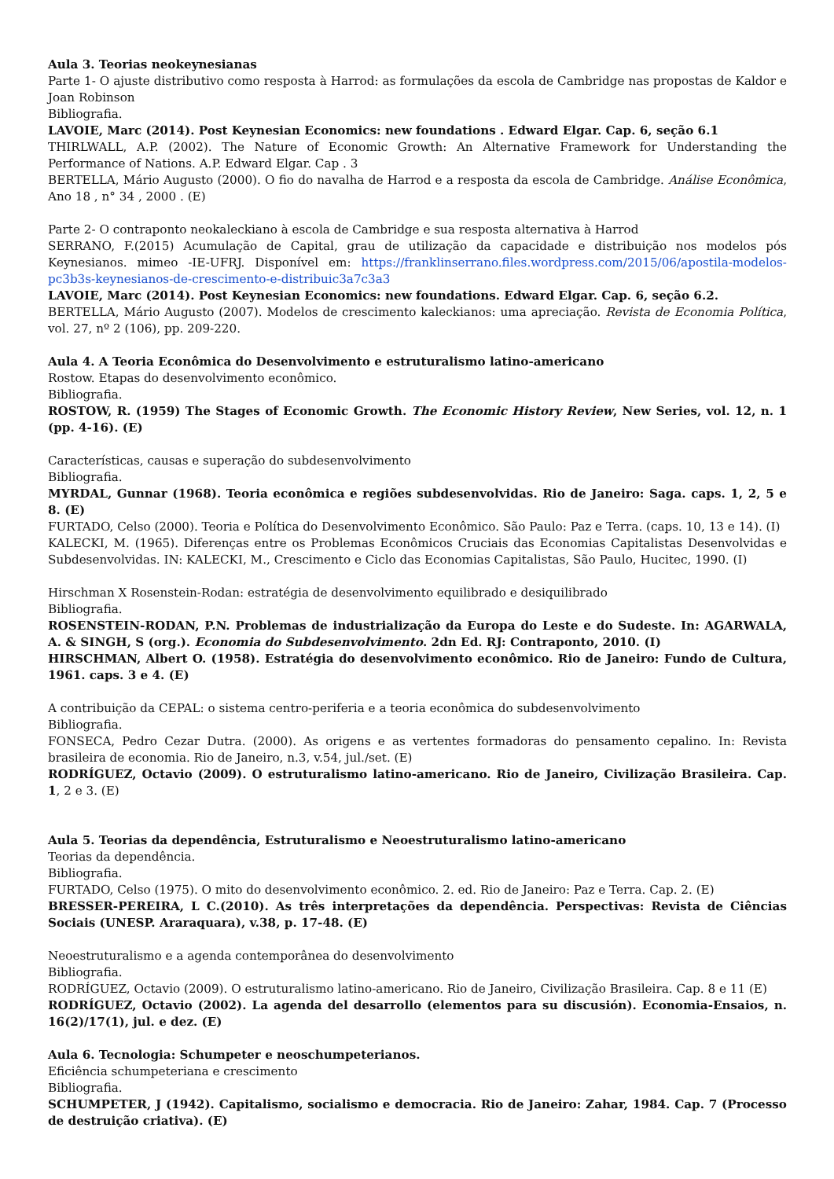Aula 3. Teorias neokeynesianas
Parte 1- O ajuste distributivo como resposta à Harrod: as formulações da escola de Cambridge nas propostas de Kaldor e Joan Robinson
Bibliografia.
LAVOIE, Marc (2014). Post Keynesian Economics: new foundations . Edward Elgar. Cap. 6, seção 6.1
THIRLWALL, A.P. (2002). The Nature of Economic Growth: An Alternative Framework for Understanding the Performance of Nations. A.P. Edward Elgar. Cap . 3
BERTELLA, Mário Augusto (2000). O fio do navalha de Harrod e a resposta da escola de Cambridge. Análise Econômica, Ano 18 , n° 34 , 2000 . (E)
Parte 2- O contraponto neokaleckiano à escola de Cambridge e sua resposta alternativa à Harrod
SERRANO, F.(2015) Acumulação de Capital, grau de utilização da capacidade e distribuição nos modelos pós Keynesianos. mimeo -IE-UFRJ. Disponível em: https://franklinserrano.files.wordpress.com/2015/06/apostila-modelos-pc3b3s-keynesianos-de-crescimento-e-distribuic3a7c3a3
LAVOIE, Marc (2014). Post Keynesian Economics: new foundations. Edward Elgar. Cap. 6, seção 6.2.
BERTELLA, Mário Augusto (2007). Modelos de crescimento kaleckianos: uma apreciação. Revista de Economia Política, vol. 27, nº 2 (106), pp. 209-220.
Aula 4. A Teoria Econômica do Desenvolvimento e estruturalismo latino-americano
Rostow. Etapas do desenvolvimento econômico.
Bibliografia.
ROSTOW, R. (1959) The Stages of Economic Growth. The Economic History Review, New Series, vol. 12, n. 1 (pp. 4-16). (E)
Características, causas e superação do subdesenvolvimento
Bibliografia.
MYRDAL, Gunnar (1968). Teoria econômica e regiões subdesenvolvidas. Rio de Janeiro: Saga. caps. 1, 2, 5 e 8. (E)
FURTADO, Celso (2000). Teoria e Política do Desenvolvimento Econômico. São Paulo: Paz e Terra. (caps. 10, 13 e 14). (I)
KALECKI, M. (1965). Diferenças entre os Problemas Econômicos Cruciais das Economias Capitalistas Desenvolvidas e Subdesenvolvidas. IN: KALECKI, M., Crescimento e Ciclo das Economias Capitalistas, São Paulo, Hucitec, 1990. (I)
Hirschman X Rosenstein-Rodan: estratégia de desenvolvimento equilibrado e desiquilibrado
Bibliografia.
ROSENSTEIN-RODAN, P.N. Problemas de industrialização da Europa do Leste e do Sudeste. In: AGARWALA, A. & SINGH, S (org.). Economia do Subdesenvolvimento. 2dn Ed. RJ: Contraponto, 2010. (I)
HIRSCHMAN, Albert O. (1958). Estratégia do desenvolvimento econômico. Rio de Janeiro: Fundo de Cultura, 1961. caps. 3 e 4. (E)
A contribuição da CEPAL: o sistema centro-periferia e a teoria econômica do subdesenvolvimento
Bibliografia.
FONSECA, Pedro Cezar Dutra. (2000). As origens e as vertentes formadoras do pensamento cepalino. In: Revista brasileira de economia. Rio de Janeiro, n.3, v.54, jul./set. (E)
RODRÍGUEZ, Octavio (2009). O estruturalismo latino-americano. Rio de Janeiro, Civilização Brasileira. Cap. 1, 2 e 3. (E)
Aula 5. Teorias da dependência, Estruturalismo e Neoestruturalismo latino-americano
Teorias da dependência.
Bibliografia.
FURTADO, Celso (1975). O mito do desenvolvimento econômico. 2. ed. Rio de Janeiro: Paz e Terra. Cap. 2. (E)
BRESSER-PEREIRA, L C.(2010). As três interpretações da dependência. Perspectivas: Revista de Ciências Sociais (UNESP. Araraquara), v.38, p. 17-48. (E)
Neoestruturalismo e a agenda contemporânea do desenvolvimento
Bibliografia.
RODRÍGUEZ, Octavio (2009). O estruturalismo latino-americano. Rio de Janeiro, Civilização Brasileira. Cap. 8 e 11 (E)
RODRÍGUEZ, Octavio (2002). La agenda del desarrollo (elementos para su discusión). Economia-Ensaios, n. 16(2)/17(1), jul. e dez. (E)
Aula 6. Tecnologia: Schumpeter e neoschumpeterianos.
Eficiência schumpeteriana e crescimento
Bibliografia.
SCHUMPETER, J (1942). Capitalismo, socialismo e democracia. Rio de Janeiro: Zahar, 1984. Cap. 7 (Processo de destruição criativa). (E)